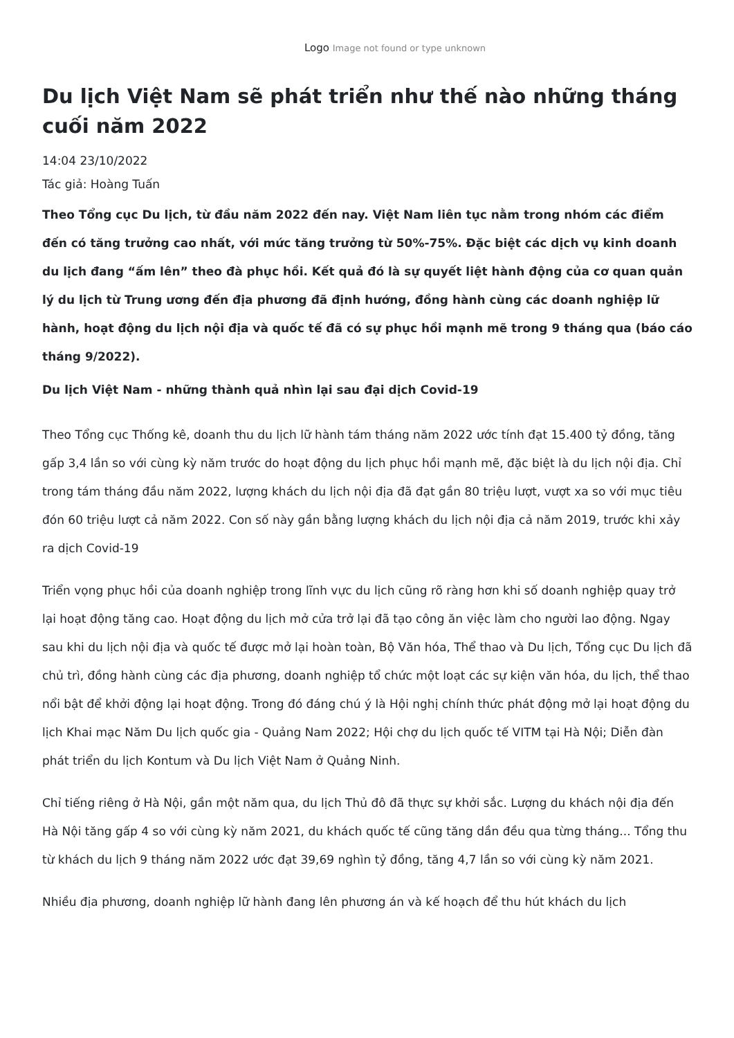Logo Image not found or type unknown
Du lịch Việt Nam sẽ phát triển như thế nào những tháng cuối năm 2022
14:04 23/10/2022
Tác giả: Hoàng Tuấn
Theo Tổng cục Du lịch, từ đầu năm 2022 đến nay. Việt Nam liên tục nằm trong nhóm các điểm đến có tăng trưởng cao nhất, với mức tăng trưởng từ 50%-75%. Đặc biệt các dịch vụ kinh doanh du lịch đang “ấm lên” theo đà phục hồi. Kết quả đó là sự quyết liệt hành động của cơ quan quản lý du lịch từ Trung ương đến địa phương đã định hướng, đồng hành cùng các doanh nghiệp lữ hành, hoạt động du lịch nội địa và quốc tế đã có sự phục hồi mạnh mẽ trong 9 tháng qua (báo cáo tháng 9/2022).
Du lịch Việt Nam - những thành quả nhìn lại sau đại dịch Covid-19
Theo Tổng cục Thống kê, doanh thu du lịch lữ hành tám tháng năm 2022 ước tính đạt 15.400 tỷ đồng, tăng gấp 3,4 lần so với cùng kỳ năm trước do hoạt động du lịch phục hồi mạnh mẽ, đặc biệt là du lịch nội địa. Chỉ trong tám tháng đầu năm 2022, lượng khách du lịch nội địa đã đạt gần 80 triệu lượt, vượt xa so với mục tiêu đón 60 triệu lượt cả năm 2022. Con số này gần bằng lượng khách du lịch nội địa cả năm 2019, trước khi xảy ra dịch Covid-19
Triển vọng phục hồi của doanh nghiệp trong lĩnh vực du lịch cũng rõ ràng hơn khi số doanh nghiệp quay trở lại hoạt động tăng cao. Hoạt động du lịch mở cửa trở lại đã tạo công ăn việc làm cho người lao động. Ngay sau khi du lịch nội địa và quốc tế được mở lại hoàn toàn, Bộ Văn hóa, Thể thao và Du lịch, Tổng cục Du lịch đã chủ trì, đồng hành cùng các địa phương, doanh nghiệp tổ chức một loạt các sự kiện văn hóa, du lịch, thể thao nổi bật để khởi động lại hoạt động. Trong đó đáng chú ý là Hội nghị chính thức phát động mở lại hoạt động du lịch Khai mạc Năm Du lịch quốc gia - Quảng Nam 2022; Hội chợ du lịch quốc tế VITM tại Hà Nội; Diễn đàn phát triển du lịch Kontum và Du lịch Việt Nam ở Quảng Ninh.
Chỉ tiếng riêng ở Hà Nội, gần một năm qua, du lịch Thủ đô đã thực sự khởi sắc. Lượng du khách nội địa đến Hà Nội tăng gấp 4 so với cùng kỳ năm 2021, du khách quốc tế cũng tăng dần đều qua từng tháng... Tổng thu từ khách du lịch 9 tháng năm 2022 ước đạt 39,69 nghìn tỷ đồng, tăng 4,7 lần so với cùng kỳ năm 2021.
Nhiều địa phương, doanh nghiệp lữ hành đang lên phương án và kế hoạch để thu hút khách du lịch